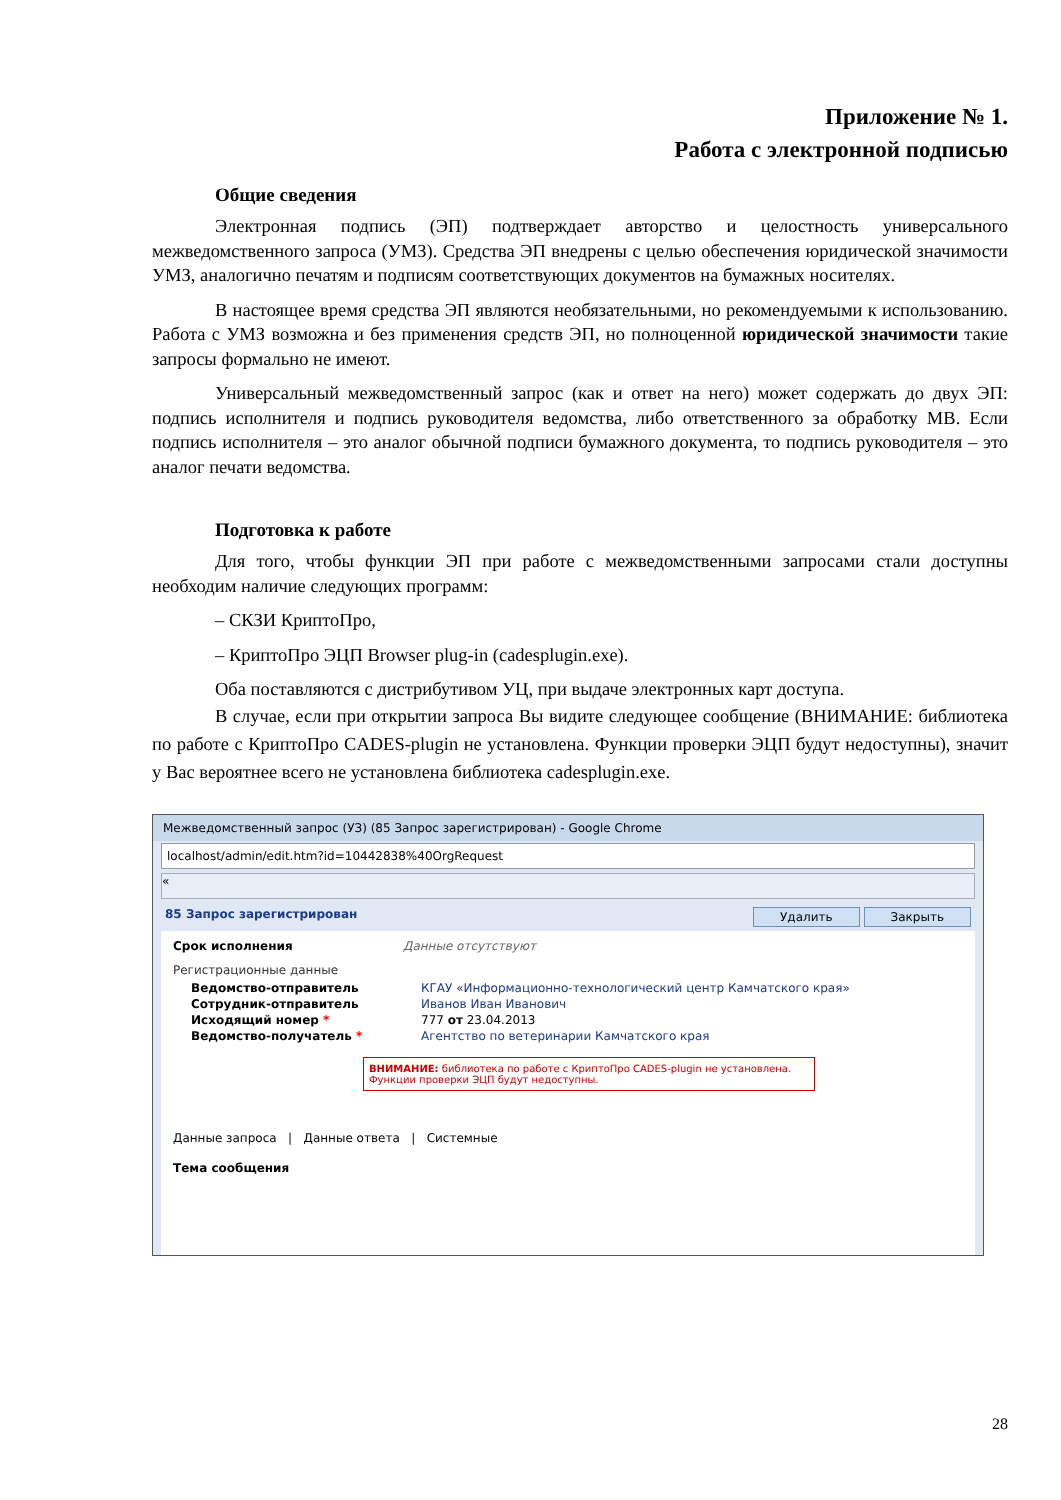Приложение № 1.
Работа с электронной подписью
Общие сведения
Электронная подпись (ЭП) подтверждает авторство и целостность универсального межведомственного запроса (УМЗ). Средства ЭП внедрены с целью обеспечения юридической значимости УМЗ, аналогично печатям и подписям соответствующих документов на бумажных носителях.
В настоящее время средства ЭП являются необязательными, но рекомендуемыми к использованию. Работа с УМЗ возможна и без применения средств ЭП, но полноценной юридической значимости такие запросы формально не имеют.
Универсальный межведомственный запрос (как и ответ на него) может содержать до двух ЭП: подпись исполнителя и подпись руководителя ведомства, либо ответственного за обработку МВ. Если подпись исполнителя – это аналог обычной подписи бумажного документа, то подпись руководителя – это аналог печати ведомства.
Подготовка к работе
Для того, чтобы функции ЭП при работе с межведомственными запросами стали доступны необходим наличие следующих программ:
– СКЗИ КриптоПро,
– КриптоПро ЭЦП Browser plug-in (cadesplugin.exe).
Оба поставляются с дистрибутивом УЦ, при выдаче электронных карт доступа.
В случае, если при открытии запроса Вы видите следующее сообщение (ВНИМАНИЕ: библиотека по работе с КриптоПро CADES-plugin не установлена. Функции проверки ЭЦП будут недоступны), значит у Вас вероятнее всего не установлена библиотека cadesplugin.exe.
Межведомственный запрос (УЗ) (85 Запрос зарегистрирован) - Google Chrome
localhost/admin/edit.htm?id=10442838%40OrgRequest
«
85 Запрос зарегистрирован Удалить Закрыть
Срок исполнения Данные отсутствуют
Регистрационные данные
Ведомство-отправитель КГАУ «Информационно-технологический центр Камчатского края»
Сотрудник-отправитель Иванов Иван Иванович
Исходящий номер * 777 от 23.04.2013
Ведомство-получатель * Агентство по ветеринарии Камчатского края
ВНИМАНИЕ: библиотека по работе с КриптоПро CADES-plugin не установлена.
Функции проверки ЭЦП будут недоступны.
Данные запроса | Данные ответа | Системные
Тема сообщения
28